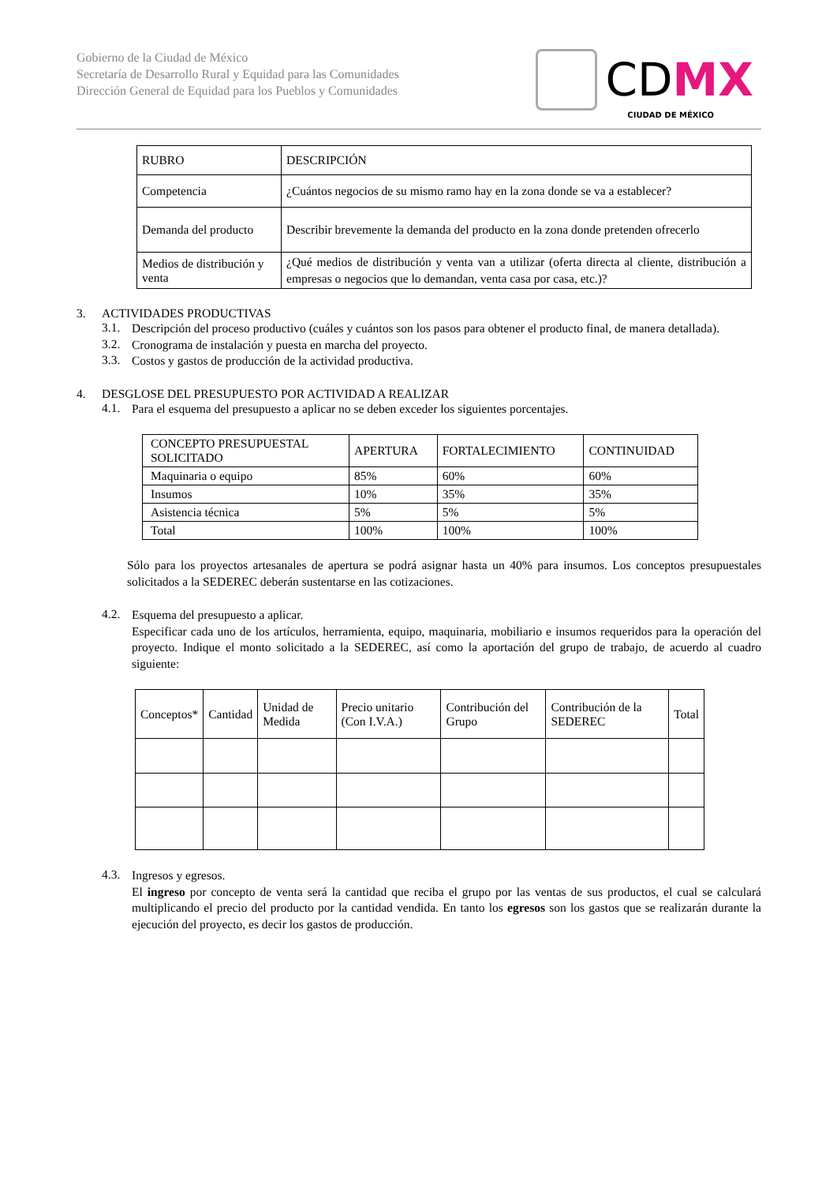Gobierno de la Ciudad de México
Secretaría de Desarrollo Rural y Equidad para las Comunidades
Dirección General de Equidad para los Pueblos y Comunidades
CDMX
CIUDAD DE MÉXICO
| RUBRO | DESCRIPCIÓN |
| Competencia | ¿Cuántos negocios de su mismo ramo hay en la zona donde se va a establecer? |
| Demanda del producto | Describir brevemente la demanda del producto en la zona donde pretenden ofrecerlo |
| Medios de distribución y venta | ¿Qué medios de distribución y venta van a utilizar (oferta directa al cliente, distribución a empresas o negocios que lo demandan, venta casa por casa, etc.)? |
3. ACTIVIDADES PRODUCTIVAS
3.1.
Descripción del proceso productivo (cuáles y cuántos son los pasos para obtener el producto final, de manera detallada).
3.2.
Cronograma de instalación y puesta en marcha del proyecto.
3.3.
Costos y gastos de producción de la actividad productiva.
4. DESGLOSE DEL PRESUPUESTO POR ACTIVIDAD A REALIZAR
4.1.
Para el esquema del presupuesto a aplicar no se deben exceder los siguientes porcentajes.
| CONCEPTO PRESUPUESTAL SOLICITADO | APERTURA | FORTALECIMIENTO | CONTINUIDAD |
| Maquinaria o equipo | 85% | 60% | 60% |
| Insumos | 10% | 35% | 35% |
| Asistencia técnica | 5% | 5% | 5% |
| Total | 100% | 100% | 100% |
Sólo para los proyectos artesanales de apertura se podrá asignar hasta un 40% para insumos. Los conceptos presupuestales solicitados a la SEDEREC deberán sustentarse en las cotizaciones.
4.2.
Esquema del presupuesto a aplicar.
Especificar cada uno de los artículos, herramienta, equipo, maquinaria, mobiliario e insumos requeridos para la operación del proyecto. Indique el monto solicitado a la SEDEREC, así como la aportación del grupo de trabajo, de acuerdo al cuadro siguiente:
| Conceptos* | Cantidad | Unidad de Medida | Precio unitario (Con I.V.A.) | Contribución del Grupo | Contribución de la SEDEREC | Total |
4.3.
Ingresos y egresos.
El ingreso por concepto de venta será la cantidad que reciba el grupo por las ventas de sus productos, el cual se calculará multiplicando el precio del producto por la cantidad vendida. En tanto los egresos son los gastos que se realizarán durante la ejecución del proyecto, es decir los gastos de producción.